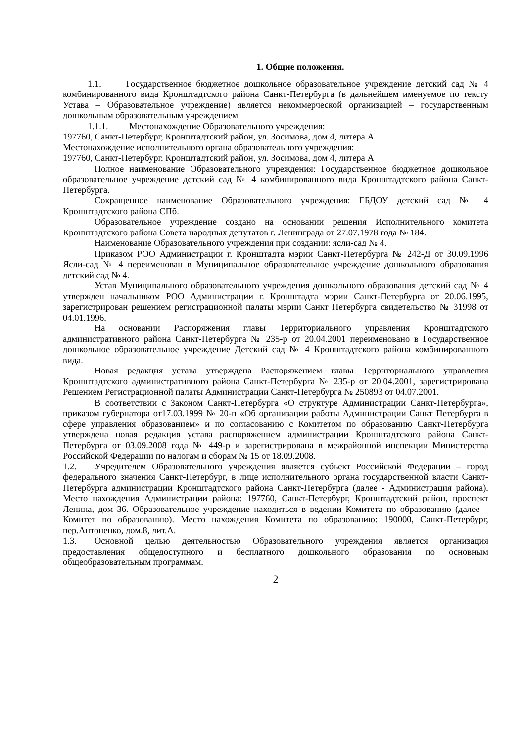1. Общие положения.
1.1. Государственное бюджетное дошкольное образовательное учреждение детский сад № 4 комбинированного вида Кронштадтского района Санкт-Петербурга (в дальнейшем именуемое по тексту Устава – Образовательное учреждение) является некоммерческой организацией – государственным дошкольным образовательным учреждением.
1.1.1. Местонахождение Образовательного учреждения:
197760, Санкт-Петербург, Кронштадтский район, ул. Зосимова, дом 4, литера А
Местонахождение исполнительного органа образовательного учреждения:
197760, Санкт-Петербург, Кронштадтский район, ул. Зосимова, дом 4, литера А
Полное наименование Образовательного учреждения: Государственное бюджетное дошкольное образовательное учреждение детский сад № 4 комбинированного вида Кронштадтского района Санкт-Петербурга.
Сокращенное наименование Образовательного учреждения: ГБДОУ детский сад № 4 Кронштадтского района СПб.
Образовательное учреждение создано на основании решения Исполнительного комитета Кронштадтского района Совета народных депутатов г. Ленинграда от 27.07.1978 года № 184.
Наименование Образовательного учреждения при создании: ясли-сад № 4.
Приказом РОО Администрации г. Кронштадта мэрии Санкт-Петербурга № 242-Д от 30.09.1996 Ясли-сад № 4 переименован в Муниципальное образовательное учреждение дошкольного образования детский сад № 4.
Устав Муниципального образовательного учреждения дошкольного образования детский сад № 4 утвержден начальником РОО Администрации г. Кронштадта мэрии Санкт-Петербурга от 20.06.1995, зарегистрирован решением регистрационной палаты мэрии Санкт Петербурга свидетельство № 31998 от 04.01.1996.
На основании Распоряжения главы Территориального управления Кронштадтского административного района Санкт-Петербурга № 235-р от 20.04.2001 переименовано в Государственное дошкольное образовательное учреждение Детский сад № 4 Кронштадтского района комбинированного вида.
Новая редакция устава утверждена Распоряжением главы Территориального управления Кронштадтского административного района Санкт-Петербурга № 235-р от 20.04.2001, зарегистрирована Решением Регистрационной палаты Администрации Санкт-Петербурга № 250893 от 04.07.2001.
В соответствии с Законом Санкт-Петербурга «О структуре Администрации Санкт-Петербурга», приказом губернатора от17.03.1999 № 20-п «Об организации работы Администрации Санкт Петербурга в сфере управления образованием» и по согласованию с Комитетом по образованию Санкт-Петербурга утверждена новая редакция устава распоряжением администрации Кронштадтского района Санкт-Петербурга от 03.09.2008 года № 449-р и зарегистрирована в межрайонной инспекции Министерства Российской Федерации по налогам и сборам № 15 от 18.09.2008.
1.2. Учредителем Образовательного учреждения является субъект Российской Федерации – город федерального значения Санкт-Петербург, в лице исполнительного органа государственной власти Санкт-Петербурга администрации Кронштадтского района Санкт-Петербурга (далее - Администрация района). Место нахождения Администрации района: 197760, Санкт-Петербург, Кронштадтский район, проспект Ленина, дом 36. Образовательное учреждение находиться в ведении Комитета по образованию (далее – Комитет по образованию). Место нахождения Комитета по образованию: 190000, Санкт-Петербург, пер.Антоненко, дом.8, лит.А.
1.3. Основной целью деятельностью Образовательного учреждения является организация предоставления общедоступного и бесплатного дошкольного образования по основным общеобразовательным программам.
2